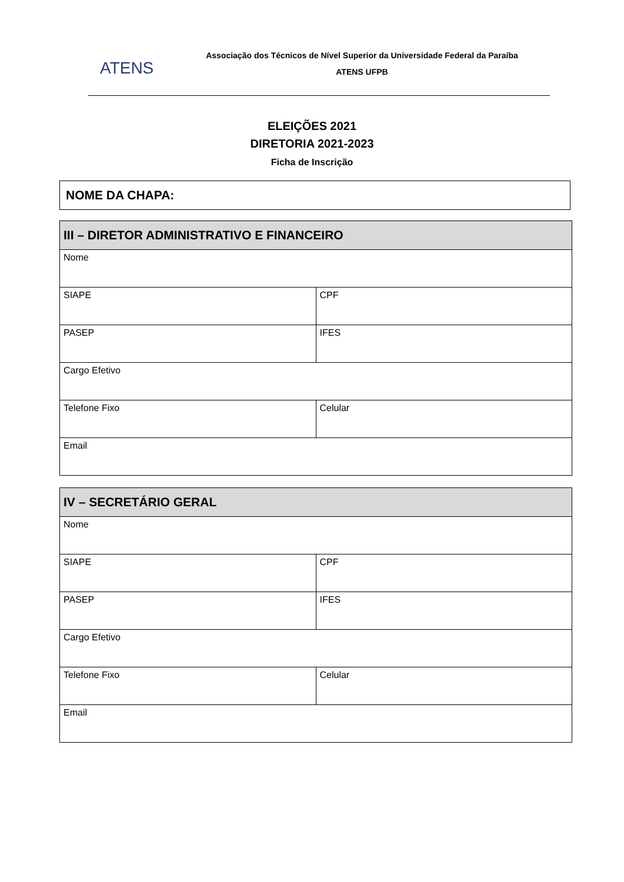ATENS
Associação dos Técnicos de Nível Superior da Universidade Federal da Paraíba
ATENS UFPB
ELEIÇÕES 2021
DIRETORIA 2021-2023
Ficha de Inscrição
NOME DA CHAPA:
| III – DIRETOR ADMINISTRATIVO E FINANCEIRO | |
| --- | --- |
| Nome | |
| SIAPE | CPF |
| PASEP | IFES |
| Cargo Efetivo | |
| Telefone Fixo | Celular |
| Email | |
| IV – SECRETÁRIO GERAL | |
| --- | --- |
| Nome | |
| SIAPE | CPF |
| PASEP | IFES |
| Cargo Efetivo | |
| Telefone Fixo | Celular |
| Email | |